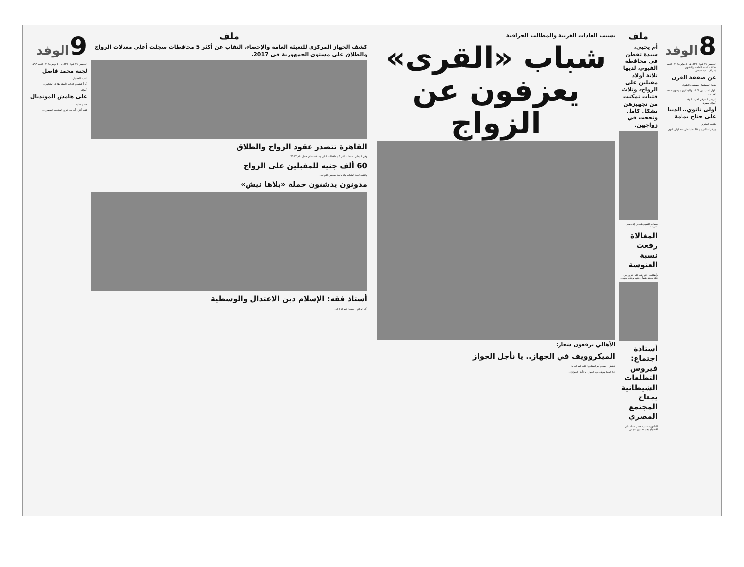8 الوفد
الخميس ٢١ شوال ١٤٣٩هـ - ٥ يوليو ٢٠١٨ - العدد ١٧٩٢ - السنة الخاصة والثلاثون
إشراف: نادية صبحي
عن صفقة القرن
بقلم: المستشار مصطفى الطويل
تناول العديد من الكتاب والمفكرين موضوع صفقة القرن...
الرئيس الشرفي لحزب الوفد
أحوال مصرية
أولى ثانوي.. الدنيا على جناح يمامة
طلعت المغربي
مر قرابة أكثر من 40 عاما على سنة أولى ثانوي...
ملف
أم يحيى، سيدة تقطن في محافظة الفيوم، لديها ثلاثة أولاد مقبلين على الزواج، وثلاث فتيات تمكنت من تجهيزهن بشكل كامل ونجحت في زواجهن.
سيدات الفيوم يتحدثن إلى محرر «الوفد»
المغالاة رفعت نسبة العنوسة
وأضافت: «لو ابني عايز يتزوج من فتاة معينة بتسأل عليها وعلى أهلها...
أستاذة اجتماع: فيروس التطلعات الشيطانية يجتاح المجتمع المصري
الدكتورة سامية خضر أستاذ علم الاجتماع بجامعة عين شمس...
بسبب العادات الغريبة والمطالب الجزافية
شباب «القرى»
يعزفون عن الزواج
الأهالي يرفعون شعار:
الميكروويف في الجهاز.. يا نأجل الجواز
تحقيق - حسام أبو المكارم: علي عبد العزيز
«يا الميكروويف في الجهاز.. يا نأجل الجواز»...
ملف
كشف الجهاز المركزي للتعبئة العامة والإحصاء، النقاب عن أكثر 5 محافظات سجلت أعلى معدلات الزواج والطلاق على مستوى الجمهورية في 2017.
القاهرة تتصدر عقود الزواج والطلاق
وفي المقابل، سجلت أكثر 5 محافظات أعلى معدلات طلاق خلال عام 2017...
60 ألف جنيه للمقبلين على الزواج
وافقت لجنة الشباب والرياضة بمجلس النواب...
مدونون يدشنون حملة «بلاها نيش»
أستاذ فقه: الإسلام دين الاعتدال والوسطية
أكد الدكتور رمضان عبد الرازق...
9 الوفد
الخميس ٢١ شوال ١٤٣٩هـ - ٥ يوليو ٢٠١٨ - العدد ١٧٩٢
لجنة محمد فاضل
السيد الغضبان
أقرأ باهتمام كتابات الأستاذ طارق الشناوي...
أحوالنا
على هامش المونديال
حسن حامد
كنت أظن، أنه بعد خروج المنتخب المصري...